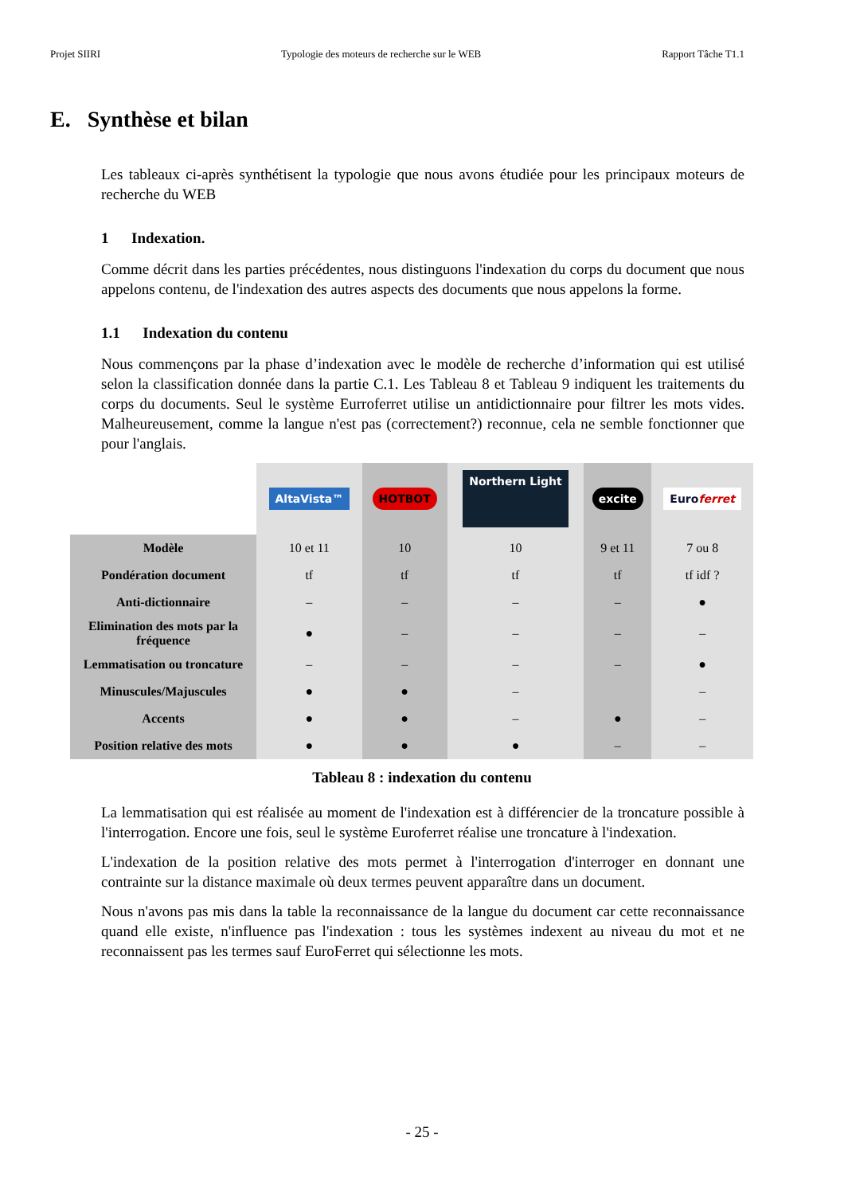Projet SIIRI Typologie des moteurs de recherche sur le WEB Rapport Tâche T1.1
E. Synthèse et bilan
Les tableaux ci-après synthétisent la typologie que nous avons étudiée pour les principaux moteurs de recherche du WEB
1 Indexation.
Comme décrit dans les parties précédentes, nous distinguons l'indexation du corps du document que nous appelons contenu, de l'indexation des autres aspects des documents que nous appelons la forme.
1.1 Indexation du contenu
Nous commençons par la phase d’indexation avec le modèle de recherche d’information qui est utilisé selon la classification donnée dans la partie C.1. Les Tableau 8 et Tableau 9 indiquent les traitements du corps du documents. Seul le système Eurroferret utilise un antidictionnaire pour filtrer les mots vides. Malheureusement, comme la langue n'est pas (correctement?) reconnue, cela ne semble fonctionner que pour l'anglais.
| | AltaVista™ | HOTBOT | Northern Light | excite | Euro ferret |
| Modèle | 10 et 11 | 10 | 10 | 9 et 11 | 7 ou 8 |
| Pondération document | tf | tf | tf | tf | tf idf ? |
| Anti-dictionnaire | – | – | – | – | ● |
| Elimination des mots par la fréquence | ● | – | – | – | – |
| Lemmatisation ou troncature | – | – | – | – | ● |
| Minuscules/Majuscules | ● | ● | – | | – |
| Accents | ● | ● | – | ● | – |
| Position relative des mots | ● | ● | ● | – | – |
Tableau 8 : indexation du contenu
La lemmatisation qui est réalisée au moment de l'indexation est à différencier de la troncature possible à l'interrogation. Encore une fois, seul le système Euroferret réalise une troncature à l'indexation.
L'indexation de la position relative des mots permet à l'interrogation d'interroger en donnant une contrainte sur la distance maximale où deux termes peuvent apparaître dans un document.
Nous n'avons pas mis dans la table la reconnaissance de la langue du document car cette reconnaissance quand elle existe, n'influence pas l'indexation : tous les systèmes indexent au niveau du mot et ne reconnaissent pas les termes sauf EuroFerret qui sélectionne les mots.
- 25 -